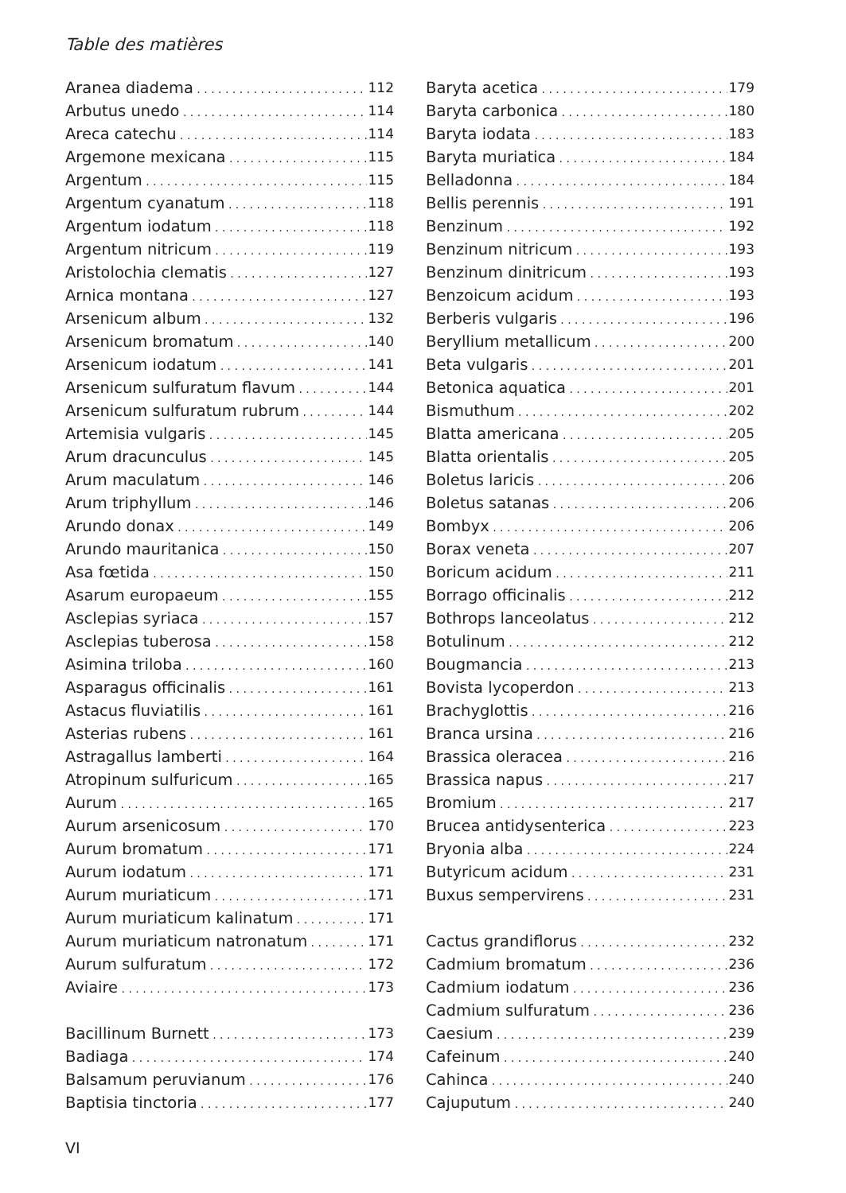Table des matières
Aranea diadema 112
Arbutus unedo 114
Areca catechu 114
Argemone mexicana 115
Argentum 115
Argentum cyanatum 118
Argentum iodatum 118
Argentum nitricum 119
Aristolochia clematis 127
Arnica montana 127
Arsenicum album 132
Arsenicum bromatum 140
Arsenicum iodatum 141
Arsenicum sulfuratum flavum 144
Arsenicum sulfuratum rubrum 144
Artemisia vulgaris 145
Arum dracunculus 145
Arum maculatum 146
Arum triphyllum 146
Arundo donax 149
Arundo mauritanica 150
Asa fœtida 150
Asarum europaeum 155
Asclepias syriaca 157
Asclepias tuberosa 158
Asimina triloba 160
Asparagus officinalis 161
Astacus fluviatilis 161
Asterias rubens 161
Astragallus lamberti 164
Atropinum sulfuricum 165
Aurum 165
Aurum arsenicosum 170
Aurum bromatum 171
Aurum iodatum 171
Aurum muriaticum 171
Aurum muriaticum kalinatum 171
Aurum muriaticum natronatum 171
Aurum sulfuratum 172
Aviaire 173
Bacillinum Burnett 173
Badiaga 174
Balsamum peruvianum 176
Baptisia tinctoria 177
Baryta acetica 179
Baryta carbonica 180
Baryta iodata 183
Baryta muriatica 184
Belladonna 184
Bellis perennis 191
Benzinum 192
Benzinum nitricum 193
Benzinum dinitricum 193
Benzoicum acidum 193
Berberis vulgaris 196
Beryllium metallicum 200
Beta vulgaris 201
Betonica aquatica 201
Bismuthum 202
Blatta americana 205
Blatta orientalis 205
Boletus laricis 206
Boletus satanas 206
Bombyx 206
Borax veneta 207
Boricum acidum 211
Borrago officinalis 212
Bothrops lanceolatus 212
Botulinum 212
Bougmancia 213
Bovista lycoperdon 213
Brachyglottis 216
Branca ursina 216
Brassica oleracea 216
Brassica napus 217
Bromium 217
Brucea antidysenterica 223
Bryonia alba 224
Butyricum acidum 231
Buxus sempervirens 231
Cactus grandiflorus 232
Cadmium bromatum 236
Cadmium iodatum 236
Cadmium sulfuratum 236
Caesium 239
Cafeinum 240
Cahinca 240
Cajuputum 240
VI